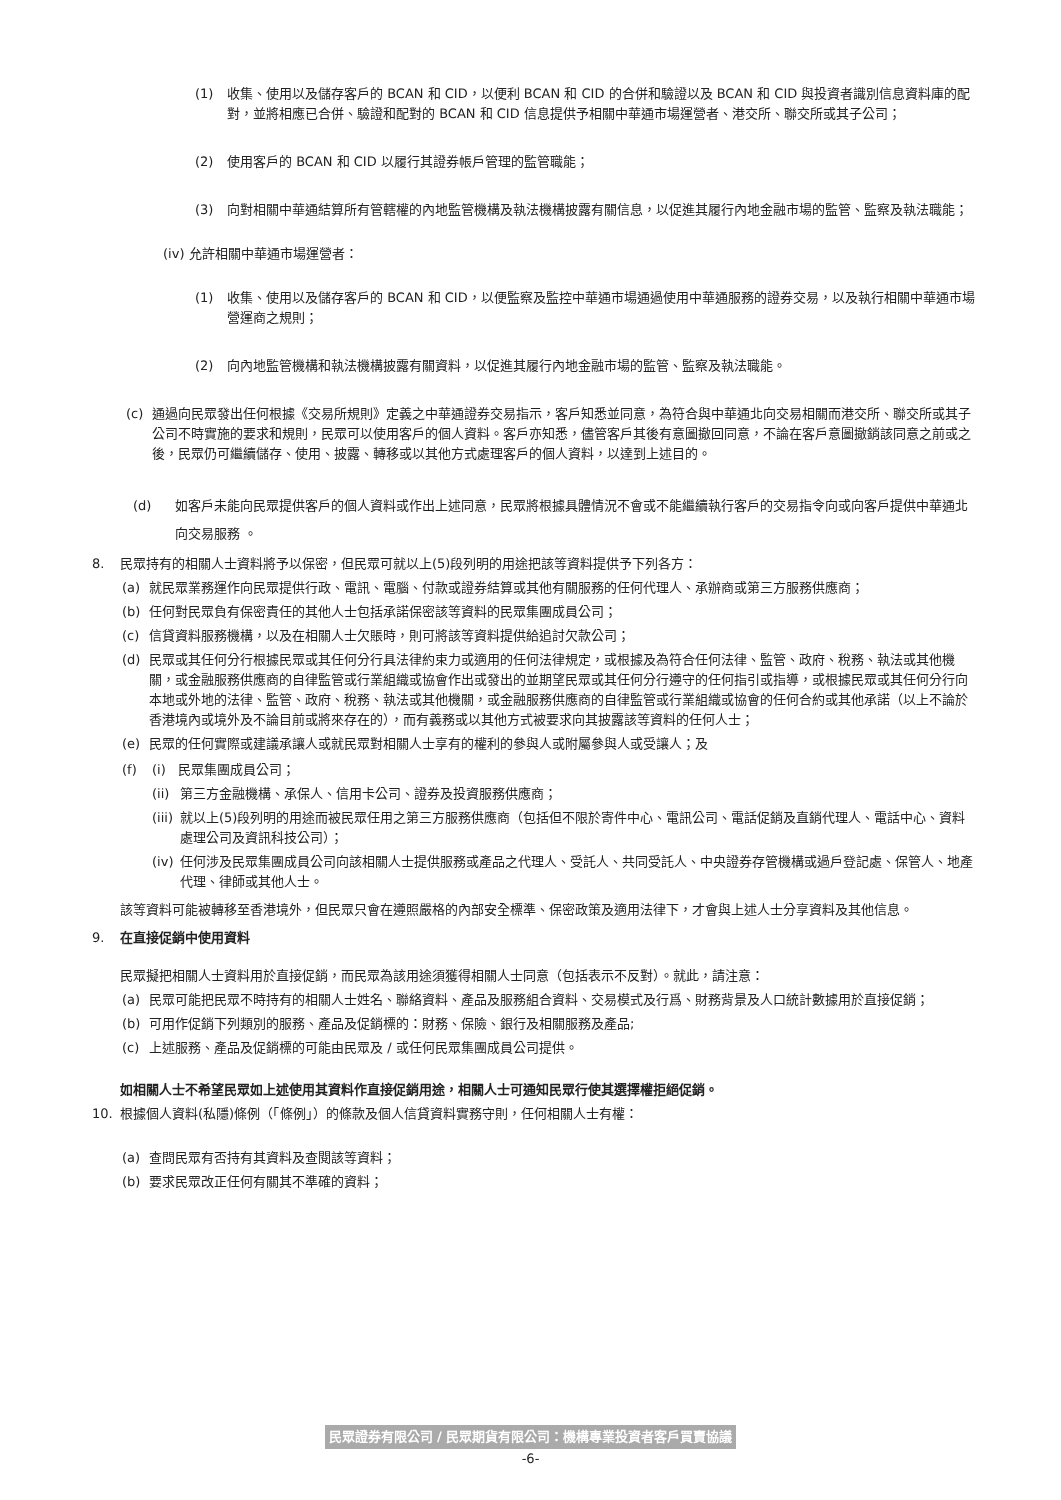(1) 收集、使用以及儲存客戶的 BCAN 和 CID，以便利 BCAN 和 CID 的合併和驗證以及 BCAN 和 CID 與投資者識別信息資料庫的配對，並將相應已合併、驗證和配對的 BCAN 和 CID 信息提供予相關中華通市場運營者、港交所、聯交所或其子公司；
(2) 使用客戶的 BCAN 和 CID 以履行其證券帳戶管理的監管職能；
(3) 向對相關中華通結算所有管轄權的內地監管機構及執法機構披露有關信息，以促進其履行內地金融市場的監管、監察及執法職能；
(iv) 允許相關中華通市場運營者：
(1) 收集、使用以及儲存客戶的 BCAN 和 CID，以便監察及監控中華通市場通過使用中華通服務的證券交易，以及執行相關中華通市場營運商之規則；
(2) 向內地監管機構和執法機構披露有關資料，以促進其履行內地金融市場的監管、監察及執法職能。
(c) 通過向民眾發出任何根據《交易所規則》定義之中華通證券交易指示，客戶知悉並同意，為符合與中華通北向交易相關而港交所、聯交所或其子公司不時實施的要求和規則，民眾可以使用客戶的個人資料。客戶亦知悉，儘管客戶其後有意圖撤回同意，不論在客戶意圖撤銷該同意之前或之後，民眾仍可繼續儲存、使用、披露、轉移或以其他方式處理客戶的個人資料，以達到上述目的。
(d) 如客戶未能向民眾提供客戶的個人資料或作出上述同意，民眾將根據具體情況不會或不能繼續執行客戶的交易指令向或向客戶提供中華通北向交易服務 。
8. 民眾持有的相關人士資料將予以保密，但民眾可就以上(5)段列明的用途把該等資料提供予下列各方：
(a) 就民眾業務運作向民眾提供行政、電訊、電腦、付款或證券結算或其他有關服務的任何代理人、承辦商或第三方服務供應商；
(b) 任何對民眾負有保密責任的其他人士包括承諾保密該等資料的民眾集團成員公司；
(c) 信貸資料服務機構，以及在相關人士欠賬時，則可將該等資料提供給追討欠款公司；
(d) 民眾或其任何分行根據民眾或其任何分行具法律約束力或適用的任何法律規定，或根據及為符合任何法律、監管、政府、稅務、執法或其他機關，或金融服務供應商的自律監管或行業組織或協會作出或發出的並期望民眾或其任何分行遵守的任何指引或指導，或根據民眾或其任何分行向本地或外地的法律、監管、政府、稅務、執法或其他機關，或金融服務供應商的自律監管或行業組織或協會的任何合約或其他承諾（以上不論於香港境內或境外及不論目前或將來存在的），而有義務或以其他方式被要求向其披露該等資料的任何人士；
(e) 民眾的任何實際或建議承讓人或就民眾對相關人士享有的權利的參與人或附屬參與人或受讓人；及
(f) (i) 民眾集團成員公司；
(ii) 第三方金融機構、承保人、信用卡公司、證券及投資服務供應商；
(iii) 就以上(5)段列明的用途而被民眾任用之第三方服務供應商（包括但不限於寄件中心、電訊公司、電話促銷及直銷代理人、電話中心、資料處理公司及資訊科技公司）；
(iv) 任何涉及民眾集團成員公司向該相關人士提供服務或產品之代理人、受託人、共同受託人、中央證券存管機構或過戶登記處、保管人、地產代理、律師或其他人士。
該等資料可能被轉移至香港境外，但民眾只會在遵照嚴格的內部安全標準、保密政策及適用法律下，才會與上述人士分享資料及其他信息。
9. 在直接促銷中使用資料
民眾擬把相關人士資料用於直接促銷，而民眾為該用途須獲得相關人士同意（包括表示不反對）。就此，請注意：
(a) 民眾可能把民眾不時持有的相關人士姓名、聯絡資料、產品及服務組合資料、交易模式及行爲、財務背景及人口統計數據用於直接促銷；
(b) 可用作促銷下列類別的服務、產品及促銷標的：財務、保險、銀行及相關服務及產品;
(c) 上述服務、產品及促銷標的可能由民眾及 / 或任何民眾集團成員公司提供。
如相關人士不希望民眾如上述使用其資料作直接促銷用途，相關人士可通知民眾行使其選擇權拒絕促銷。
10. 根據個人資料(私隱)條例（「條例」）的條款及個人信貸資料實務守則，任何相關人士有權：
(a) 查問民眾有否持有其資料及查閱該等資料；
(b) 要求民眾改正任何有關其不準確的資料；
民眾證券有限公司 / 民眾期貨有限公司：機構專業投資者客戶買賣協議
-6-